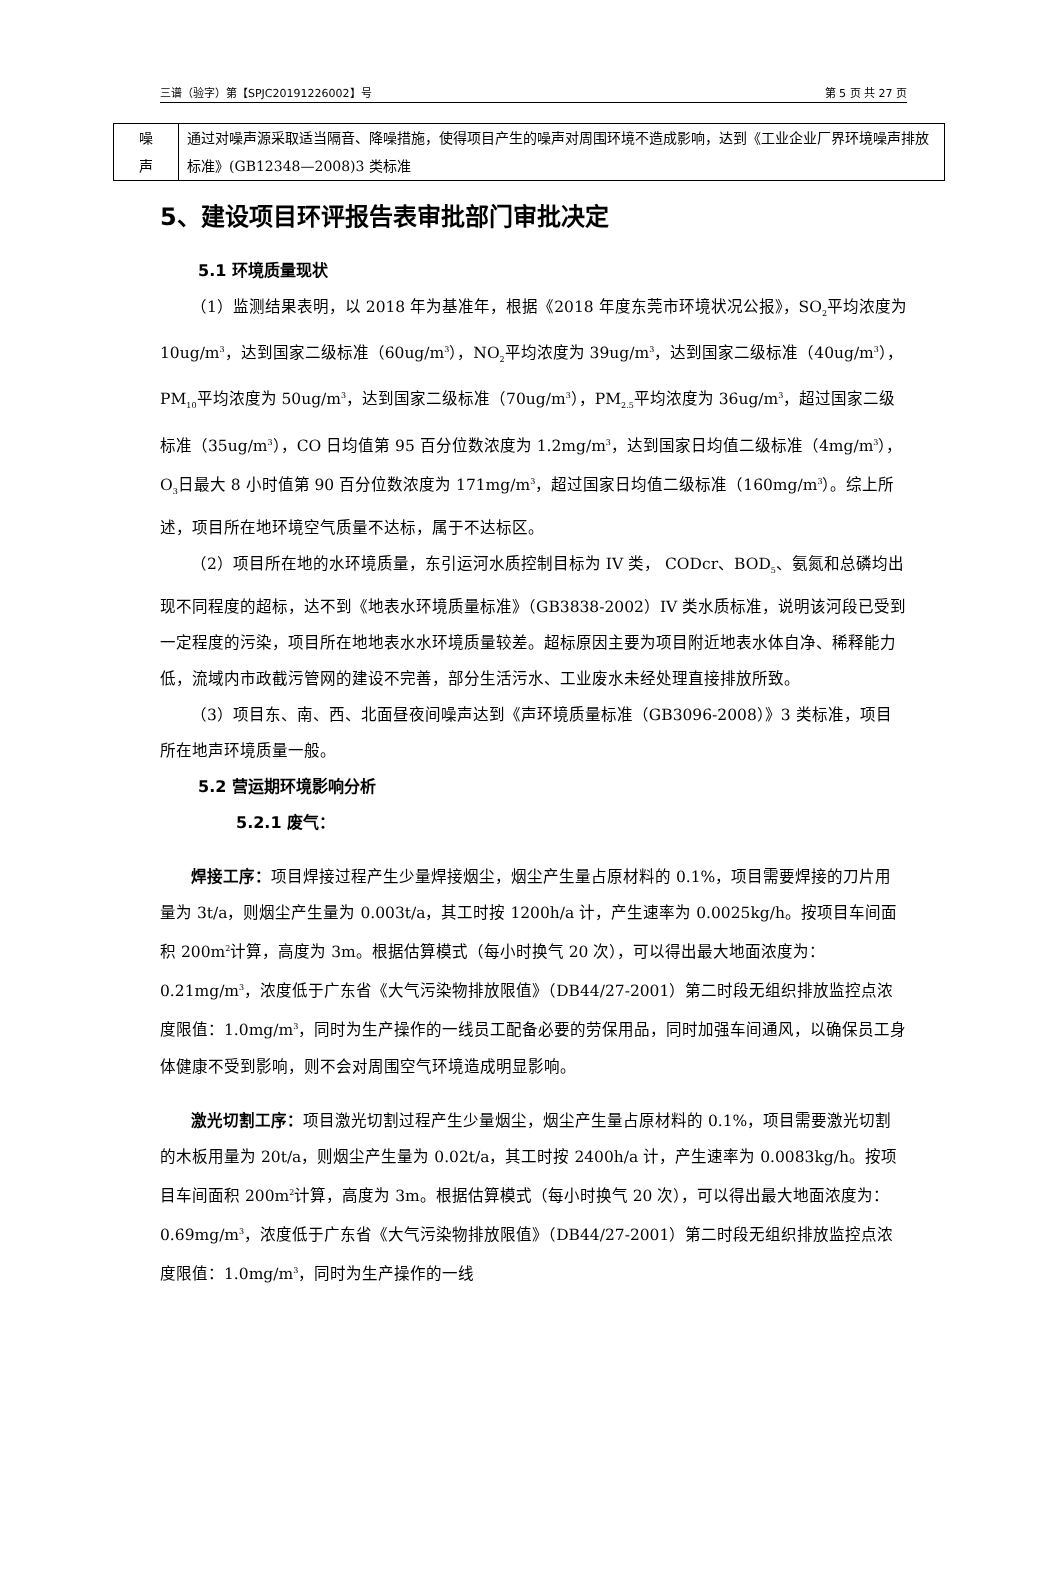三谱（验字）第【SPJC20191226002】号 第 5 页 共 27 页
| 噪 声 | 通过对噪声源采取适当隔音、降噪措施，使得项目产生的噪声对周围环境不造成影响，达到《工业企业厂界环境噪声排放标准》(GB12348—2008)3 类标准 |
5、建设项目环评报告表审批部门审批决定
5.1 环境质量现状
（1）监测结果表明，以 2018 年为基准年，根据《2018 年度东莞市环境状况公报》，SO<sub>2</sub>平均浓度为 10ug/m<sup>3</sup>，达到国家二级标准（60ug/m<sup>3</sup>），NO<sub>2</sub>平均浓度为 39ug/m<sup>3</sup>，达到国家二级标准（40ug/m<sup>3</sup>），PM<sub>10</sub>平均浓度为 50ug/m<sup>3</sup>，达到国家二级标准（70ug/m<sup>3</sup>），PM<sub>2.5</sub>平均浓度为 36ug/m<sup>3</sup>，超过国家二级标准（35ug/m<sup>3</sup>），CO 日均值第 95 百分位数浓度为 1.2mg/m<sup>3</sup>，达到国家日均值二级标准（4mg/m<sup>3</sup>），O<sub>3</sub>日最大 8 小时值第 90 百分位数浓度为 171mg/m<sup>3</sup>，超过国家日均值二级标准（160mg/m<sup>3</sup>）。综上所述，项目所在地环境空气质量不达标，属于不达标区。
（2）项目所在地的水环境质量，东引运河水质控制目标为 IV 类， CODcr、BOD<sub>5</sub>、氨氮和总磷均出现不同程度的超标，达不到《地表水环境质量标准》（GB3838-2002）IV 类水质标准，说明该河段已受到一定程度的污染，项目所在地地表水水环境质量较差。超标原因主要为项目附近地表水体自净、稀释能力低，流域内市政截污管网的建设不完善，部分生活污水、工业废水未经处理直接排放所致。
（3）项目东、南、西、北面昼夜间噪声达到《声环境质量标准（GB3096-2008）》3 类标准，项目所在地声环境质量一般。
5.2 营运期环境影响分析
5.2.1 废气：
焊接工序：项目焊接过程产生少量焊接烟尘，烟尘产生量占原材料的 0.1%，项目需要焊接的刀片用量为 3t/a，则烟尘产生量为 0.003t/a，其工时按 1200h/a 计，产生速率为 0.0025kg/h。按项目车间面积 200m<sup>2</sup>计算，高度为 3m。根据估算模式（每小时换气 20 次），可以得出最大地面浓度为：0.21mg/m<sup>3</sup>，浓度低于广东省《大气污染物排放限值》（DB44/27-2001）第二时段无组织排放监控点浓度限值：1.0mg/m<sup>3</sup>，同时为生产操作的一线员工配备必要的劳保用品，同时加强车间通风，以确保员工身体健康不受到影响，则不会对周围空气环境造成明显影响。
激光切割工序：项目激光切割过程产生少量烟尘，烟尘产生量占原材料的 0.1%，项目需要激光切割的木板用量为 20t/a，则烟尘产生量为 0.02t/a，其工时按 2400h/a 计，产生速率为 0.0083kg/h。按项目车间面积 200m<sup>2</sup>计算，高度为 3m。根据估算模式（每小时换气 20 次），可以得出最大地面浓度为：0.69mg/m<sup>3</sup>，浓度低于广东省《大气污染物排放限值》（DB44/27-2001）第二时段无组织排放监控点浓度限值：1.0mg/m<sup>3</sup>，同时为生产操作的一线